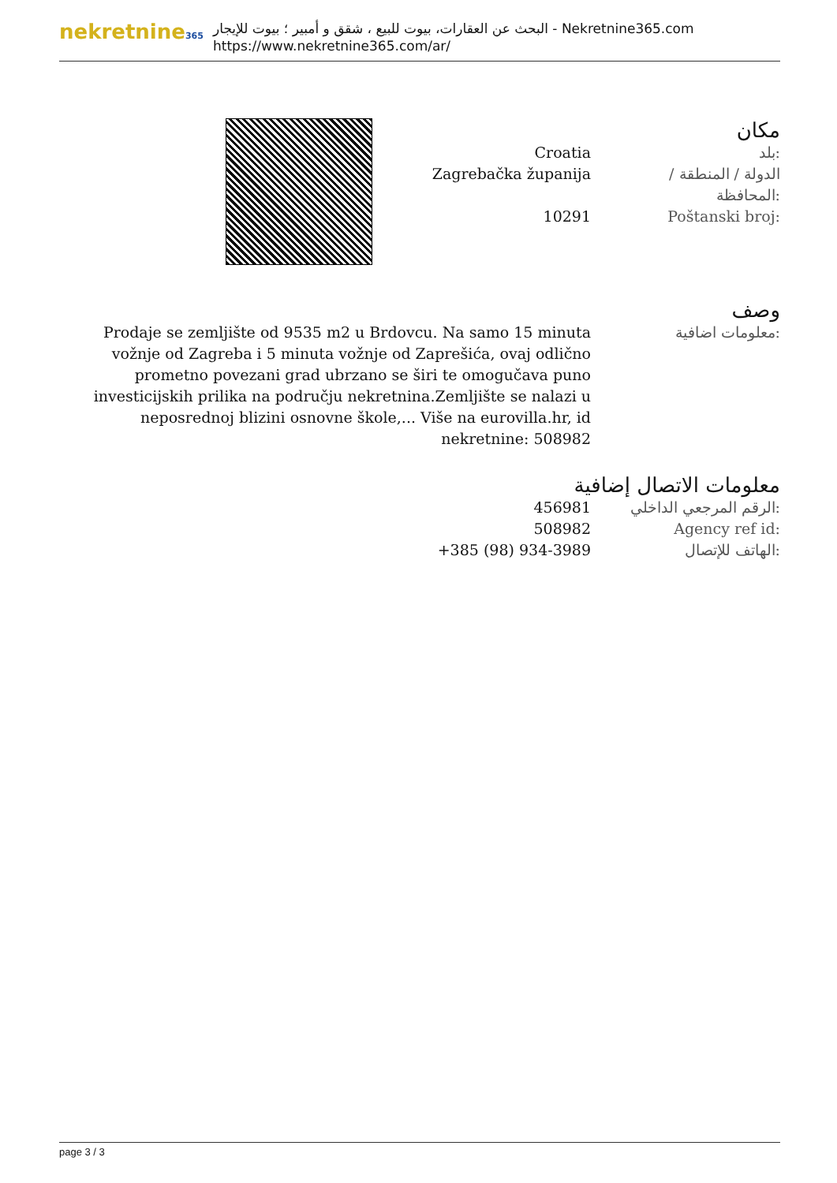nekretnine365
البحث عن العقارات، بيوت للبيع ، شقق و أمبير ؛ بيوت للإيجار - Nekretnine365.com
https://www.nekretnine365.com/ar/
مكان
| Croatia | بلد: |
| Zagrebačka županija | الدولة / المنطقة / المحافظة: |
| 10291 | Poštanski broj: |
وصف
| Prodaje se zemljište od 9535 m2 u Brdovcu. Na samo 15 minuta vožnje od Zagreba i 5 minuta vožnje od Zaprešića, ovaj odlično prometno povezani grad ubrzano se širi te omogučava puno investicijskih prilika na području nekretnina.Zemljište se nalazi u neposrednoj blizini osnovne škole,... Više na eurovilla.hr, id nekretnine: 508982 | معلومات اضافية: |
معلومات الاتصال إضافية
| 456981 | الرقم المرجعي الداخلي: |
| 508982 | Agency ref id: |
| +385 (98) 934-3989 | الهاتف للإتصال: |
page 3 / 3